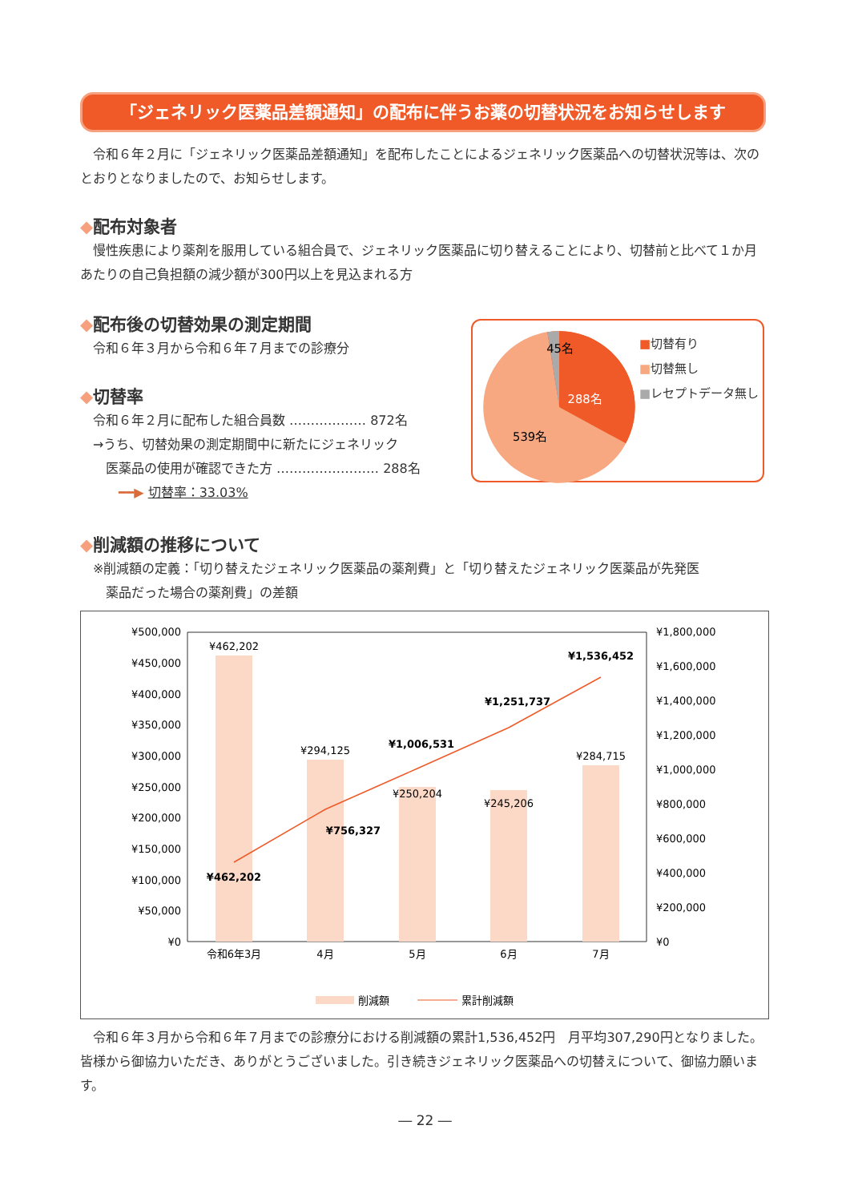「ジェネリック医薬品差額通知」の配布に伴うお薬の切替状況をお知らせします
　令和６年２月に「ジェネリック医薬品差額通知」を配布したことによるジェネリック医薬品への切替状況等は、次のとおりとなりましたので、お知らせします。
◆配布対象者
　慢性疾患により薬剤を服用している組合員で、ジェネリック医薬品に切り替えることにより、切替前と比べて１か月あたりの自己負担額の減少額が300円以上を見込まれる方
◆配布後の切替効果の測定期間
　令和６年３月から令和６年７月までの診療分
◆切替率
　令和６年２月に配布した組合員数 ……………… 872名
　→うち、切替効果の測定期間中に新たにジェネリック
　　医薬品の使用が確認できた方 …………………… 288名
　　　━━▶ 切替率：33.03%
45名
288名
539名
■切替有り
■切替無し
■レセプトデータ無し
◆削減額の推移について
　※削減額の定義：「切り替えたジェネリック医薬品の薬剤費」と「切り替えたジェネリック医薬品が先発医
　　薬品だった場合の薬剤費」の差額
¥500,000
¥450,000
¥400,000
¥350,000
¥300,000
¥250,000
¥200,000
¥150,000
¥100,000
¥50,000
¥0
¥1,800,000
¥1,600,000
¥1,400,000
¥1,200,000
¥1,000,000
¥800,000
¥600,000
¥400,000
¥200,000
¥0
¥462,202
¥294,125
¥250,204
¥245,206
¥284,715
¥462,202
¥756,327
¥1,006,531
¥1,251,737
¥1,536,452
令和6年3月
4月
5月
6月
7月
削減額
累計削減額
　令和６年３月から令和６年７月までの診療分における削減額の累計1,536,452円　月平均307,290円となりました。皆様から御協力いただき、ありがとうございました。引き続きジェネリック医薬品への切替えについて、御協力願います。
― 22 ―